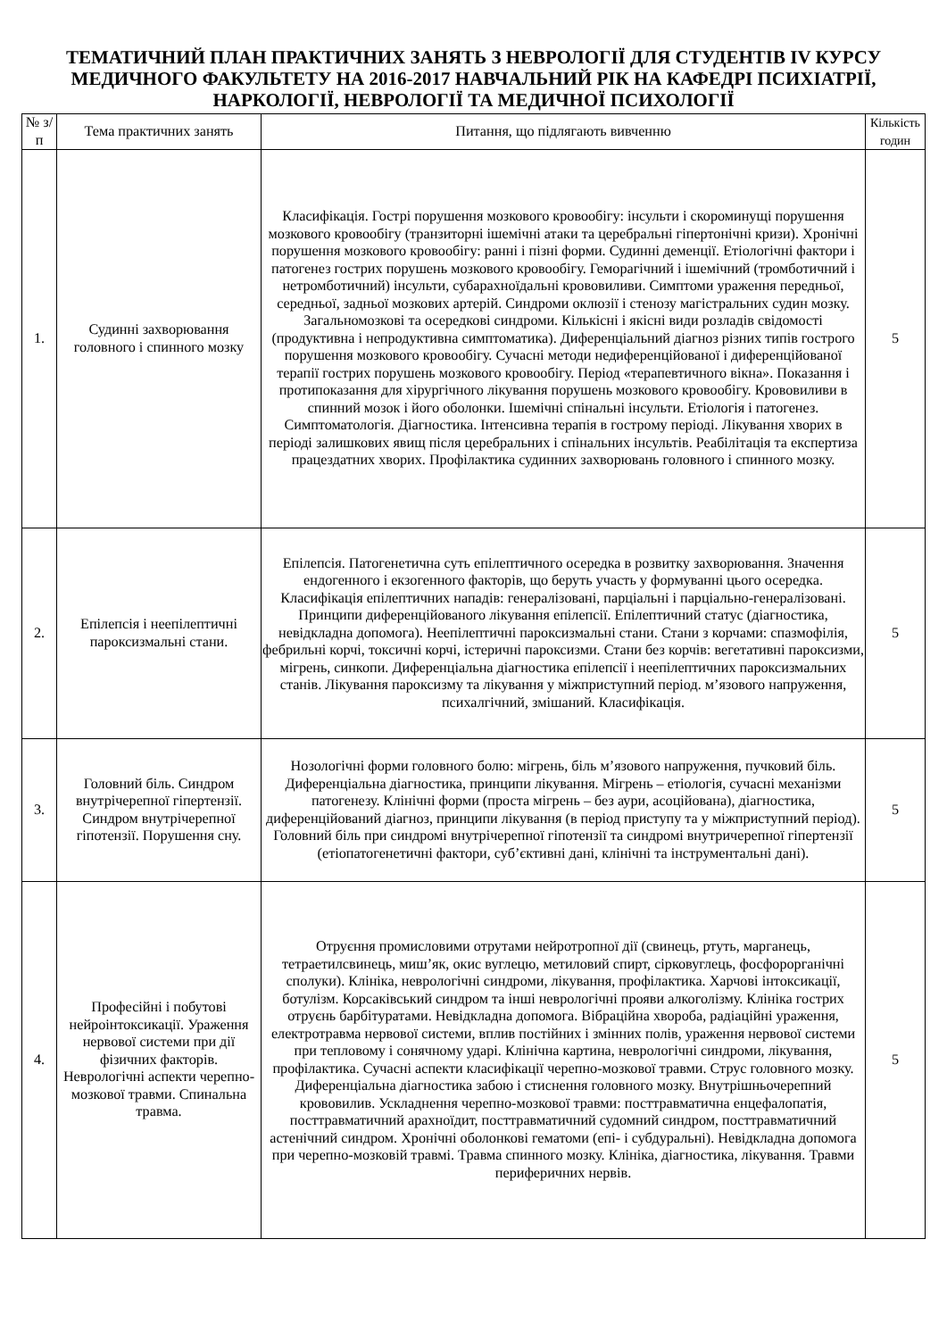ТЕМАТИЧНИЙ ПЛАН ПРАКТИЧНИХ ЗАНЯТЬ З НЕВРОЛОГІЇ ДЛЯ СТУДЕНТІВ IV КУРСУ МЕДИЧНОГО ФАКУЛЬТЕТУ НА 2016-2017 НАВЧАЛЬНИЙ РІК НА КАФЕДРІ ПСИХІАТРІЇ, НАРКОЛОГІЇ, НЕВРОЛОГІЇ ТА МЕДИЧНОЇ ПСИХОЛОГІЇ
| № з/п | Тема практичних занять | Питання, що підлягають вивченню | Кількість годин |
| --- | --- | --- | --- |
| 1. | Судинні захворювання головного і спинного мозку | Класифікація. Гострі порушення мозкового кровообігу: інсульти і скороминущі порушення мозкового кровообігу (транзиторні ішемічні атаки та церебральні гіпертонічні кризи). Хронічні порушення мозкового кровообігу: ранні і пізні форми. Судинні деменції. Етіологічні фактори і патогенез гострих порушень мозкового кровообігу. Геморагічний і ішемічний (тромботичний і нетромботичний) інсульти, субарахноїдальні крововиливи. Симптоми ураження передньої, середньої, задньої мозкових артерій. Синдроми оклюзії і стенозу магістральних судин мозку. Загальномозкові та осередкові синдроми. Кількісні і якісні види розладів свідомості (продуктивна і непродуктивна симптоматика). Диференціальний діагноз різних типів гострого порушення мозкового кровообігу. Сучасні методи недиференційованої і диференційованої терапії гострих порушень мозкового кровообігу. Період «терапевтичного вікна». Показання і протипоказання для хірургічного лікування порушень мозкового кровообігу. Крововиливи в спинний мозок і його оболонки. Ішемічні спінальні інсульти. Етіологія і патогенез. Симптоматологія. Діагностика. Інтенсивна терапія в гострому періоді. Лікування хворих в періоді залишкових явищ після церебральних і спінальних інсультів. Реабілітація та експертиза працездатних хворих. Профілактика судинних захворювань головного і спинного мозку. | 5 |
| 2. | Епілепсія і неепілептичні пароксизмальні стани. | Епілепсія. Патогенетична суть епілептичного осередка в розвитку захворювання. Значення ендогенного і екзогенного факторів, що беруть участь у формуванні цього осередка. Класифікація епілептичних нападів: генералізовані, парціальні і парціально-генералізовані. Принципи диференційованого лікування епілепсії. Епілептичний статус (діагностика, невідкладна допомога). Неепілептичні пароксизмальні стани. Стани з корчами: спазмофілія, фебрильні корчі, токсичні корчі, істеричні пароксизми. Стани без корчів: вегетативні пароксизми, мігрень, синкопи. Диференціальна діагностика епілепсії і неепілептичних пароксизмальних станів. Лікування пароксизму та лікування у міжприступний період. м’язового напруження, психалгічний, змішаний. Класифікація. | 5 |
| 3. | Головний біль. Синдром внутрічерепної гіпертензії. Синдром внутрічерепної гіпотензії. Порушення сну. | Нозологічні форми головного болю: мігрень, біль м’язового напруження, пучковий біль. Диференціальна діагностика, принципи лікування. Мігрень – етіологія, сучасні механізми патогенезу. Клінічні форми (проста мігрень – без аури, асоційована), діагностика, диференційований діагноз, принципи лікування (в період приступу та у міжприступний період). Головний біль при синдромі внутрічерепної гіпотензії та синдромі внутричерепної гіпертензії (етіопатогенетичні фактори, суб’єктивні дані, клінічні та інструментальні дані). | 5 |
| 4. | Професійні і побутові нейроінтоксикації. Ураження нервової системи при дії фізичних факторів. Неврологічні аспекти черепно-мозкової травми. Спинальна травма. | Отруєння промисловими отрутами нейротропної дії (свинець, ртуть, марганець, тетраетилсвинець, миш’як, окис вуглецю, метиловий спирт, сірковуглець, фосфорорганічні сполуки). Клініка, неврологічні синдроми, лікування, профілактика. Харчові інтоксикації, ботулізм. Корсаківський синдром та інші неврологічні прояви алкоголізму. Клініка гострих отруєнь барбітуратами. Невідкладна допомога. Вібраційна хвороба, радіаційні ураження, електротравма нервової системи, вплив постійних і змінних полів, ураження нервової системи при тепловому і сонячному ударі. Клінічна картина, неврологічні синдроми, лікування, профілактика. Сучасні аспекти класифікації черепно-мозкової травми. Струс головного мозку. Диференціальна діагностика забою і стиснення головного мозку. Внутрішньочерепний крововилив. Ускладнення черепно-мозкової травми: посттравматична енцефалопатія, посттравматичний арахноїдит, посттравматичний судомний синдром, посттравматичний астенічний синдром. Хронічні оболонкові гематоми (епі- і субдуральні). Невідкладна допомога при черепно-мозковій травмі. Травма спинного мозку. Клініка, діагностика, лікування. Травми периферичних нервів. | 5 |